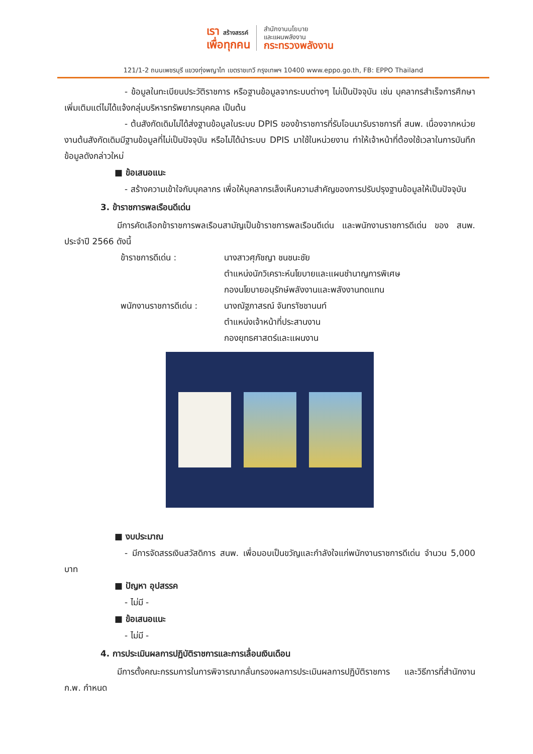เรา สร้างสรรค์
เพื่อทุกคน
สำนักงานนโยบาย
และแผนพลังงาน
กระทรวงพลังงาน
121/1-2 ถนนเพชรบุรี แขวงทุ่งพญาไท เขตราชเทวี กรุงเทพฯ 10400 www.eppo.go.th, FB: EPPO Thailand
- ข้อมูลในทะเบียนประวัติราชการ หรือฐานข้อมูลจากระบบต่างๆ ไม่เป็นปัจจุบัน เช่น บุคลากรสำเร็จการศึกษาเพิ่มเติมแต่ไม่ได้แจ้งกลุ่มบริหารทรัพยากรบุคคล เป็นต้น
- ต้นสังกัดเดิมไม่ได้ส่งฐานข้อมูลในระบบ DPIS ของข้าราชการที่รับโอนมารับราชการที่ สนพ. เนื่องจากหน่วยงานต้นสังกัดเดิมมีฐานข้อมูลที่ไม่เป็นปัจจุบัน หรือไม่ได้นำระบบ DPIS มาใช้ในหน่วยงาน ทำให้เจ้าหน้าที่ต้องใช้เวลาในการบันทึกข้อมูลดังกล่าวใหม่
■ ข้อเสนอแนะ
- สร้างความเข้าใจกับบุคลากร เพื่อให้บุคลากรเล็งเห็นความสำคัญของการปรับปรุงฐานข้อมูลให้เป็นปัจจุบัน
3. ข้าราชการพลเรือนดีเด่น
มีการคัดเลือกข้าราชการพลเรือนสามัญเป็นข้าราชการพลเรือนดีเด่น และพนักงานราชการดีเด่น ของ สนพ. ประจำปี 2566 ดังนี้
ข้าราชการดีเด่น : นางสาวศุภัชญา ชนชนะชัย
ตำแหน่งนักวิเคราะห์นโยบายและแผนชำนาญการพิเศษ
กองนโยบายอนุรักษ์พลังงานและพลังงานทดแทน
พนักงานราชการดีเด่น :
นางณัฐภาสรณ์ จันทราัชชานนท์
ตำแหน่งเจ้าหน้าที่ประสานงาน
กองยุทธศาสตร์และแผนงาน
■ งบประมาณ
- มีการจัดสรรเงินสวัสดิการ สนพ. เพื่อมอบเป็นขวัญและกำลังใจแก่พนักงานราชการดีเด่น จำนวน 5,000 บาท
■ ปัญหา อุปสรรค
- ไม่มี -
■ ข้อเสนอแนะ
- ไม่มี -
4. การประเมินผลการปฏิบัติราชการและการเลื่อนเงินเดือน
มีการตั้งคณะกรรมการในการพิจารณากลั่นกรองผลการประเมินผลการปฏิบัติราชการ และวิธีการที่สำนักงาน ก.พ. กำหนด